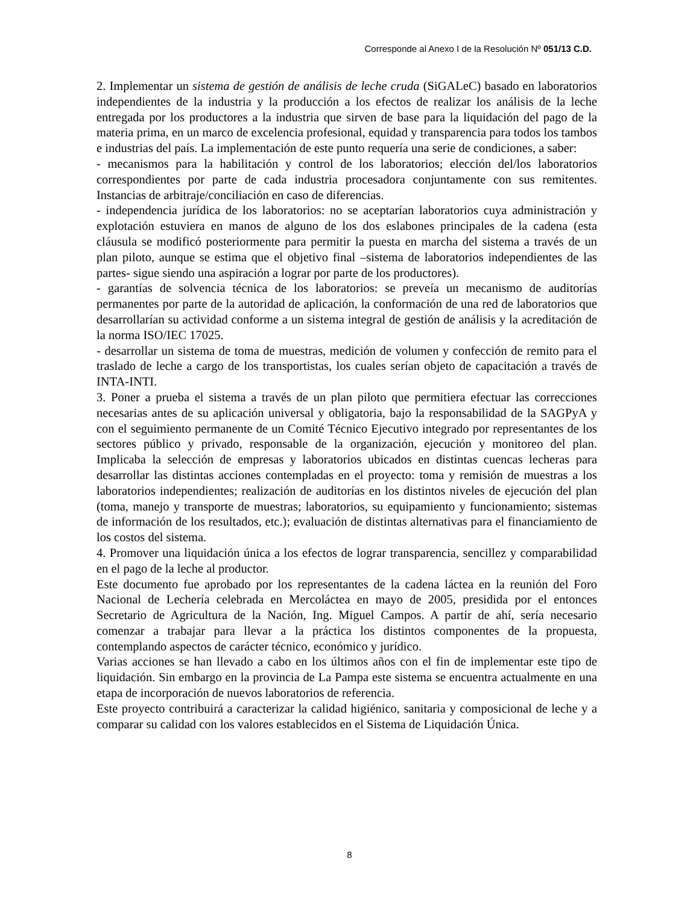Corresponde al Anexo I de la Resolución Nº 051/13 C.D.
2. Implementar un sistema de gestión de análisis de leche cruda (SiGALeC) basado en laboratorios independientes de la industria y la producción a los efectos de realizar los análisis de la leche entregada por los productores a la industria que sirven de base para la liquidación del pago de la materia prima, en un marco de excelencia profesional, equidad y transparencia para todos los tambos e industrias del país. La implementación de este punto requería una serie de condiciones, a saber:
- mecanismos para la habilitación y control de los laboratorios; elección del/los laboratorios correspondientes por parte de cada industria procesadora conjuntamente con sus remitentes. Instancias de arbitraje/conciliación en caso de diferencias.
- independencia jurídica de los laboratorios: no se aceptarían laboratorios cuya administración y explotación estuviera en manos de alguno de los dos eslabones principales de la cadena (esta cláusula se modificó posteriormente para permitir la puesta en marcha del sistema a través de un plan piloto, aunque se estima que el objetivo final –sistema de laboratorios independientes de las partes- sigue siendo una aspiración a lograr por parte de los productores).
- garantías de solvencia técnica de los laboratorios: se preveía un mecanismo de auditorías permanentes por parte de la autoridad de aplicación, la conformación de una red de laboratorios que desarrollarían su actividad conforme a un sistema integral de gestión de análisis y la acreditación de la norma ISO/IEC 17025.
- desarrollar un sistema de toma de muestras, medición de volumen y confección de remito para el traslado de leche a cargo de los transportistas, los cuales serían objeto de capacitación a través de INTA-INTI.
3. Poner a prueba el sistema a través de un plan piloto que permitiera efectuar las correcciones necesarias antes de su aplicación universal y obligatoria, bajo la responsabilidad de la SAGPyA y con el seguimiento permanente de un Comité Técnico Ejecutivo integrado por representantes de los sectores público y privado, responsable de la organización, ejecución y monitoreo del plan. Implicaba la selección de empresas y laboratorios ubicados en distintas cuencas lecheras para desarrollar las distintas acciones contempladas en el proyecto: toma y remisión de muestras a los laboratorios independientes; realización de auditorías en los distintos niveles de ejecución del plan (toma, manejo y transporte de muestras; laboratorios, su equipamiento y funcionamiento; sistemas de información de los resultados, etc.); evaluación de distintas alternativas para el financiamiento de los costos del sistema.
4. Promover una liquidación única a los efectos de lograr transparencia, sencillez y comparabilidad en el pago de la leche al productor.
Este documento fue aprobado por los representantes de la cadena láctea en la reunión del Foro Nacional de Lechería celebrada en Mercoláctea en mayo de 2005, presidida por el entonces Secretario de Agricultura de la Nación, Ing. Miguel Campos. A partir de ahí, sería necesario comenzar a trabajar para llevar a la práctica los distintos componentes de la propuesta, contemplando aspectos de carácter técnico, económico y jurídico.
Varias acciones se han llevado a cabo en los últimos años con el fin de implementar este tipo de liquidación. Sin embargo en la provincia de La Pampa este sistema se encuentra actualmente en una etapa de incorporación de nuevos laboratorios de referencia.
Este proyecto contribuirá a caracterizar la calidad higiénico, sanitaria y composicional de leche y a comparar su calidad con los valores establecidos en el Sistema de Liquidación Única.
8